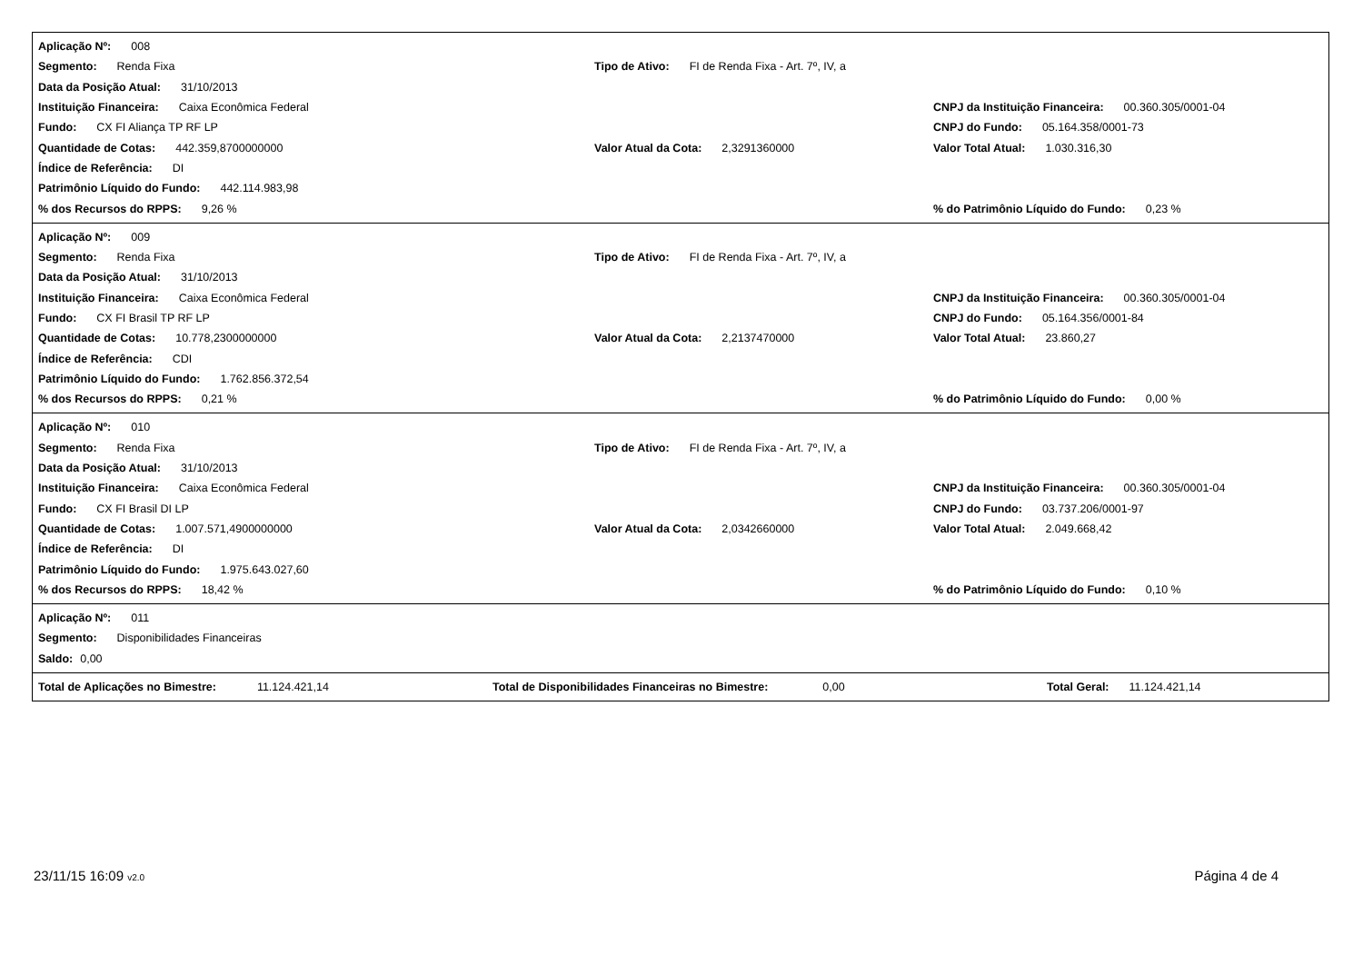Aplicação Nº: 008
Segmento: Renda Fixa Tipo de Ativo: FI de Renda Fixa - Art. 7º, IV, a
Data da Posição Atual: 31/10/2013
Instituição Financeira: Caixa Econômica Federal
CNPJ da Instituição Financeira: 00.360.305/0001-04
Fundo: CX FI Aliança TP RF LP
CNPJ do Fundo: 05.164.358/0001-73
Quantidade de Cotas: 442.359,8700000000 Valor Atual da Cota: 2,3291360000
Valor Total Atual: 1.030.316,30
Índice de Referência: DI
Patrimônio Líquido do Fundo: 442.114.983,98
% dos Recursos do RPPS: 9,26 %
% do Patrimônio Líquido do Fundo: 0,23 %
Aplicação Nº: 009
Segmento: Renda Fixa Tipo de Ativo: FI de Renda Fixa - Art. 7º, IV, a
Data da Posição Atual: 31/10/2013
Instituição Financeira: Caixa Econômica Federal
CNPJ da Instituição Financeira: 00.360.305/0001-04
Fundo: CX FI Brasil TP RF LP
CNPJ do Fundo: 05.164.356/0001-84
Quantidade de Cotas: 10.778,2300000000 Valor Atual da Cota: 2,2137470000 Valor Total Atual: 23.860,27
Índice de Referência: CDI
Patrimônio Líquido do Fundo: 1.762.856.372,54
% dos Recursos do RPPS: 0,21 %
% do Patrimônio Líquido do Fundo: 0,00 %
Aplicação Nº: 010
Segmento: Renda Fixa Tipo de Ativo: FI de Renda Fixa - Art. 7º, IV, a
Data da Posição Atual: 31/10/2013
Instituição Financeira: Caixa Econômica Federal
CNPJ da Instituição Financeira: 00.360.305/0001-04
Fundo: CX FI Brasil DI LP
CNPJ do Fundo: 03.737.206/0001-97
Quantidade de Cotas: 1.007.571,4900000000 Valor Atual da Cota: 2,0342660000
Valor Total Atual: 2.049.668,42
Índice de Referência: DI
Patrimônio Líquido do Fundo: 1.975.643.027,60
% dos Recursos do RPPS: 18,42 %
% do Patrimônio Líquido do Fundo: 0,10 %
Aplicação Nº: 011
Segmento: Disponibilidades Financeiras
Saldo: 0,00
Total de Aplicações no Bimestre: 11.124.421,14 Total de Disponibilidades Financeiras no Bimestre: 0,00 Total Geral: 11.124.421,14
23/11/15 16:09 v2.0
Página 4 de 4